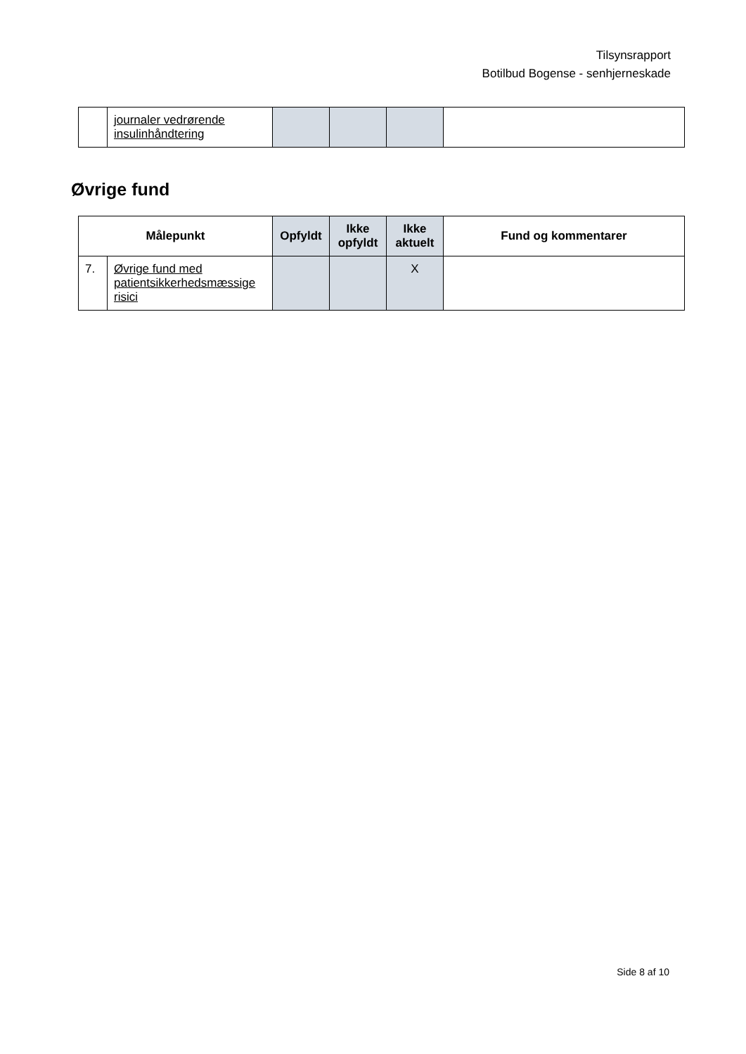Tilsynsrapport
Botilbud Bogense - senhjerneskade
| | journaler vedrørende insulinhåndtering | | | | |
Øvrige fund
| Målepunkt | | Opfyldt | Ikke opfyldt | Ikke aktuelt | Fund og kommentarer |
| --- | --- | --- | --- | --- | --- |
| 7. | Øvrige fund med patientsikkerhedsmæssige risici | | | X | |
Side 8 af 10